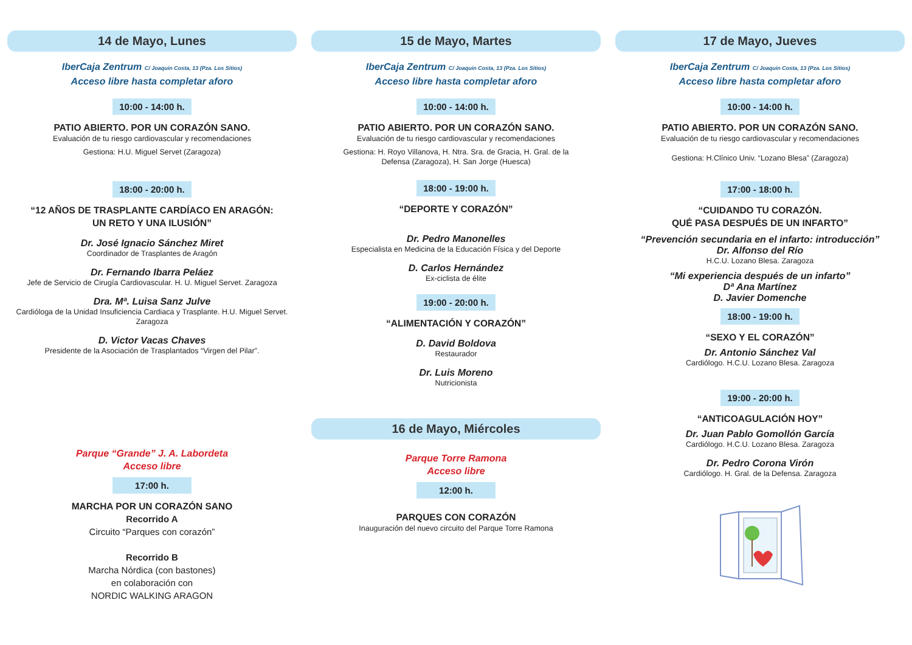14 de Mayo, Lunes
IberCaja Zentrum C/ Joaquín Costa, 13 (Pza. Los Sitios)
Acceso libre hasta completar aforo
10:00 - 14:00 h.
PATIO ABIERTO. POR UN CORAZÓN SANO.
Evaluación de tu riesgo cardiovascular y recomendaciones
Gestiona: H.U. Miguel Servet (Zaragoza)
18:00 - 20:00 h.
“12 AÑOS DE TRASPLANTE CARDÍACO EN ARAGÓN:
UN RETO Y UNA ILUSIÓN”
Dr. José Ignacio Sánchez Miret
Coordinador de Trasplantes de Aragón
Dr. Fernando Ibarra Peláez
Jefe de Servicio de Cirugía Cardiovascular. H. U. Miguel Servet. Zaragoza
Dra. Mª. Luisa Sanz Julve
Cardióloga de la Unidad Insuficiencia Cardiaca y Trasplante. H.U. Miguel Servet.
Zaragoza
D. Victor Vacas Chaves
Presidente de la Asociación de Trasplantados “Virgen del Pilar”.
Parque “Grande” J. A. Labordeta
Acceso libre
17:00 h.
MARCHA POR UN CORAZÓN SANO
Recorrido A
Circuito “Parques con corazón”
Recorrido B
Marcha Nórdica (con bastones)
en colaboración con
NORDIC WALKING ARAGON
15 de Mayo, Martes
IberCaja Zentrum C/ Joaquín Costa, 13 (Pza. Los Sitios)
Acceso libre hasta completar aforo
10:00 - 14:00 h.
PATIO ABIERTO. POR UN CORAZÓN SANO.
Evaluación de tu riesgo cardiovascular y recomendaciones
Gestiona: H. Royo Villanova, H. Ntra. Sra. de Gracia, H. Gral. de la
Defensa (Zaragoza), H. San Jorge (Huesca)
18:00 - 19:00 h.
“DEPORTE Y CORAZÓN”
Dr. Pedro Manonelles
Especialista en Medicina de la Educación Física y del Deporte
D. Carlos Hernández
Ex-ciclista de élite
19:00 - 20:00 h.
“ALIMENTACIÓN Y CORAZÓN”
D. David Boldova
Restaurador
Dr. Luis Moreno
Nutricionista
16 de Mayo, Miércoles
Parque Torre Ramona
Acceso libre
12:00 h.
PARQUES CON CORAZÓN
Inauguración del nuevo circuito del Parque Torre Ramona
17 de Mayo, Jueves
IberCaja Zentrum C/ Joaquín Costa, 13 (Pza. Los Sitios)
Acceso libre hasta completar aforo
10:00 - 14:00 h.
PATIO ABIERTO. POR UN CORAZÓN SANO.
Evaluación de tu riesgo cardiovascular y recomendaciones
Gestiona: H.Clínico Univ. “Lozano Blesa” (Zaragoza)
17:00 - 18:00 h.
“CUIDANDO TU CORAZÓN.
QUÉ PASA DESPUÉS DE UN INFARTO”
“Prevención secundaria en el infarto: introducción”
Dr. Alfonso del Río
H.C.U. Lozano Blesa. Zaragoza
“Mi experiencia después de un infarto”
Dª Ana Martínez
D. Javier Domenche
18:00 - 19:00 h.
“SEXO Y EL CORAZÓN”
Dr. Antonio Sánchez Val
Cardiólogo. H.C.U. Lozano Blesa. Zaragoza
19:00 - 20:00 h.
“ANTICOAGULACIÓN HOY”
Dr. Juan Pablo Gomollón García
Cardiólogo. H.C.U. Lozano Blesa. Zaragoza
Dr. Pedro Corona Virón
Cardiólogo. H. Gral. de la Defensa. Zaragoza